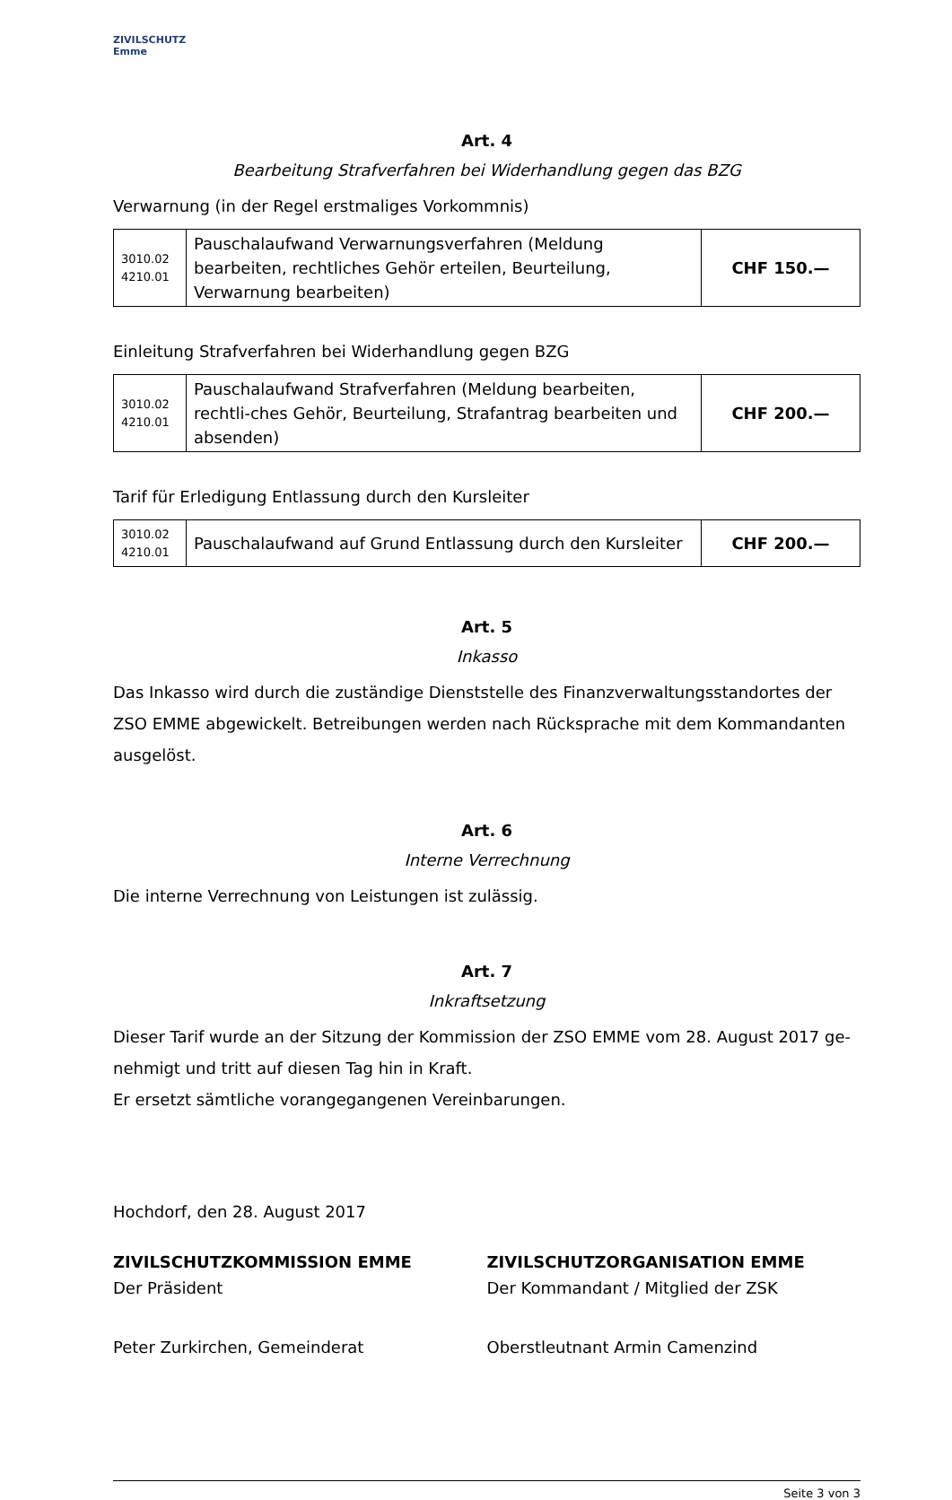ZIVILSCHUTZ Emme
Art. 4
Bearbeitung Strafverfahren bei Widerhandlung gegen das BZG
Verwarnung (in der Regel erstmaliges Vorkommnis)
| 3010.02 4210.01 | Pauschalaufwand Verwarnungsverfahren (Meldung bearbeiten, rechtliches Gehör erteilen, Beurteilung, Verwarnung bearbeiten) | CHF 150.— |
Einleitung Strafverfahren bei Widerhandlung gegen BZG
| 3010.02 4210.01 | Pauschalaufwand Strafverfahren (Meldung bearbeiten, rechtli-ches Gehör, Beurteilung, Strafantrag bearbeiten und absenden) | CHF 200.— |
Tarif für Erledigung Entlassung durch den Kursleiter
| 3010.02 4210.01 | Pauschalaufwand auf Grund Entlassung durch den Kursleiter | CHF 200.— |
Art. 5
Inkasso
Das Inkasso wird durch die zuständige Dienststelle des Finanzverwaltungsstandortes der ZSO EMME abgewickelt. Betreibungen werden nach Rücksprache mit dem Kommandanten ausgelöst.
Art. 6
Interne Verrechnung
Die interne Verrechnung von Leistungen ist zulässig.
Art. 7
Inkraftsetzung
Dieser Tarif wurde an der Sitzung der Kommission der ZSO EMME vom 28. August 2017 ge-nehmigt und tritt auf diesen Tag hin in Kraft.
Er ersetzt sämtliche vorangegangenen Vereinbarungen.
Hochdorf, den 28. August 2017
ZIVILSCHUTZKOMMISSION EMME
Der Präsident
Peter Zurkirchen, Gemeinderat
ZIVILSCHUTZORGANISATION EMME
Der Kommandant / Mitglied der ZSK
Oberstleutnant Armin Camenzind
Seite 3 von 3